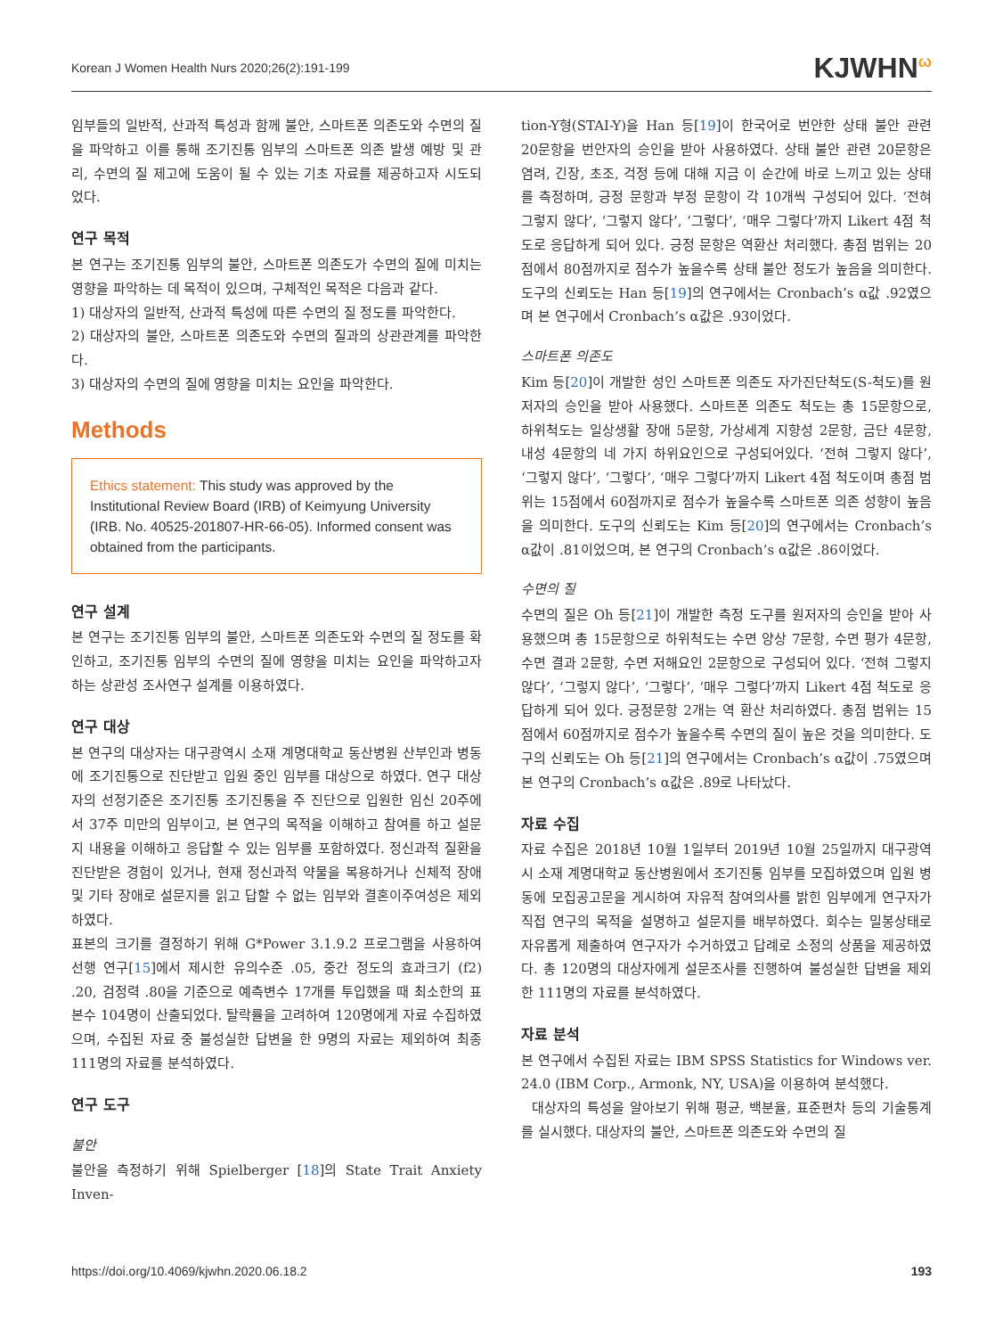Korean J Women Health Nurs 2020;26(2):191-199 KJWHN<sup>ω</sup>
임부들의 일반적, 산과적 특성과 함께 불안, 스마트폰 의존도와 수면의 질을 파악하고 이를 통해 조기진통 임부의 스마트폰 의존 발생 예방 및 관리, 수면의 질 제고에 도움이 될 수 있는 기초 자료를 제공하고자 시도되었다.
연구 목적
본 연구는 조기진통 임부의 불안, 스마트폰 의존도가 수면의 질에 미치는 영향을 파악하는 데 목적이 있으며, 구체적인 목적은 다음과 같다.
1) 대상자의 일반적, 산과적 특성에 따른 수면의 질 정도를 파악한다.
2) 대상자의 불안, 스마트폰 의존도와 수면의 질과의 상관관계를 파악한다.
3) 대상자의 수면의 질에 영향을 미치는 요인을 파악한다.
Methods
Ethics statement: This study was approved by the Institutional Review Board (IRB) of Keimyung University (IRB. No. 40525-201807-HR-66-05). Informed consent was obtained from the participants.
연구 설계
본 연구는 조기진통 임부의 불안, 스마트폰 의존도와 수면의 질 정도를 확인하고, 조기진통 임부의 수면의 질에 영향을 미치는 요인을 파악하고자 하는 상관성 조사연구 설계를 이용하였다.
연구 대상
본 연구의 대상자는 대구광역시 소재 계명대학교 동산병원 산부인과 병동에 조기진통으로 진단받고 입원 중인 임부를 대상으로 하였다. 연구 대상자의 선정기준은 조기진통 조기진통을 주 진단으로 입원한 임신 20주에서 37주 미만의 임부이고, 본 연구의 목적을 이해하고 참여를 하고 설문지 내용을 이해하고 응답할 수 있는 임부를 포함하였다. 정신과적 질환을 진단받은 경험이 있거나, 현재 정신과적 약물을 복용하거나 신체적 장애 및 기타 장애로 설문지를 읽고 답할 수 없는 임부와 결혼이주여성은 제외하였다.
표본의 크기를 결정하기 위해 G*Power 3.1.9.2 프로그램을 사용하여 선행 연구[15]에서 제시한 유의수준 .05, 중간 정도의 효과크기 (f2) .20, 검정력 .80을 기준으로 예측변수 17개를 투입했을 때 최소한의 표본수 104명이 산출되었다. 탈락률을 고려하여 120명에게 자료 수집하였으며, 수집된 자료 중 불성실한 답변을 한 9명의 자료는 제외하여 최종 111명의 자료를 분석하였다.
연구 도구
불안
불안을 측정하기 위해 Spielberger [18]의 State Trait Anxiety Inven-
tion-Y형(STAI-Y)을 Han 등[19]이 한국어로 번안한 상태 불안 관련 20문항을 번안자의 승인을 받아 사용하였다. 상태 불안 관련 20문항은 염려, 긴장, 초조, 걱정 등에 대해 지금 이 순간에 바로 느끼고 있는 상태를 측정하며, 긍정 문항과 부정 문항이 각 10개씩 구성되어 있다. ‘전혀 그렇지 않다’, ‘그렇지 않다’, ‘그렇다’, ‘매우 그렇다’까지 Likert 4점 척도로 응답하게 되어 있다. 긍정 문항은 역환산 처리했다. 총점 범위는 20점에서 80점까지로 점수가 높을수록 상태 불안 정도가 높음을 의미한다. 도구의 신뢰도는 Han 등[19]의 연구에서는 Cronbach’s α값 .92였으며 본 연구에서 Cronbach’s α값은 .93이었다.
스마트폰 의존도
Kim 등[20]이 개발한 성인 스마트폰 의존도 자가진단척도(S-척도)를 원저자의 승인을 받아 사용했다. 스마트폰 의존도 척도는 총 15문항으로, 하위척도는 일상생활 장애 5문항, 가상세계 지향성 2문항, 금단 4문항, 내성 4문항의 네 가지 하위요인으로 구성되어있다. ‘전혀 그렇지 않다’, ‘그렇지 않다’, ‘그렇다’, ‘매우 그렇다’까지 Likert 4점 척도이며 총점 범위는 15점에서 60점까지로 점수가 높을수록 스마트폰 의존 성향이 높음을 의미한다. 도구의 신뢰도는 Kim 등[20]의 연구에서는 Cronbach’s α값이 .81이었으며, 본 연구의 Cronbach’s α값은 .86이었다.
수면의 질
수면의 질은 Oh 등[21]이 개발한 측정 도구를 원저자의 승인을 받아 사용했으며 총 15문항으로 하위척도는 수면 양상 7문항, 수면 평가 4문항, 수면 결과 2문항, 수면 저해요인 2문항으로 구성되어 있다. ‘전혀 그렇지 않다’, ‘그렇지 않다’, ‘그렇다’, ‘매우 그렇다’까지 Likert 4점 척도로 응답하게 되어 있다. 긍정문항 2개는 역 환산 처리하였다. 총점 범위는 15점에서 60점까지로 점수가 높을수록 수면의 질이 높은 것을 의미한다. 도구의 신뢰도는 Oh 등[21]의 연구에서는 Cronbach’s α값이 .75였으며 본 연구의 Cronbach’s α값은 .89로 나타났다.
자료 수집
자료 수집은 2018년 10월 1일부터 2019년 10월 25일까지 대구광역시 소재 계명대학교 동산병원에서 조기진통 임부를 모집하였으며 입원 병동에 모집공고문을 게시하여 자유적 참여의사를 밝힌 임부에게 연구자가 직접 연구의 목적을 설명하고 설문지를 배부하였다. 회수는 밀봉상태로 자유롭게 제출하여 연구자가 수거하였고 답례로 소정의 상품을 제공하였다. 총 120명의 대상자에게 설문조사를 진행하여 불성실한 답변을 제외한 111명의 자료를 분석하였다.
자료 분석
본 연구에서 수집된 자료는 IBM SPSS Statistics for Windows ver. 24.0 (IBM Corp., Armonk, NY, USA)을 이용하여 분석했다.
대상자의 특성을 알아보기 위해 평균, 백분율, 표준편차 등의 기술통계를 실시했다. 대상자의 불안, 스마트폰 의존도와 수면의 질
https://doi.org/10.4069/kjwhn.2020.06.18.2 193